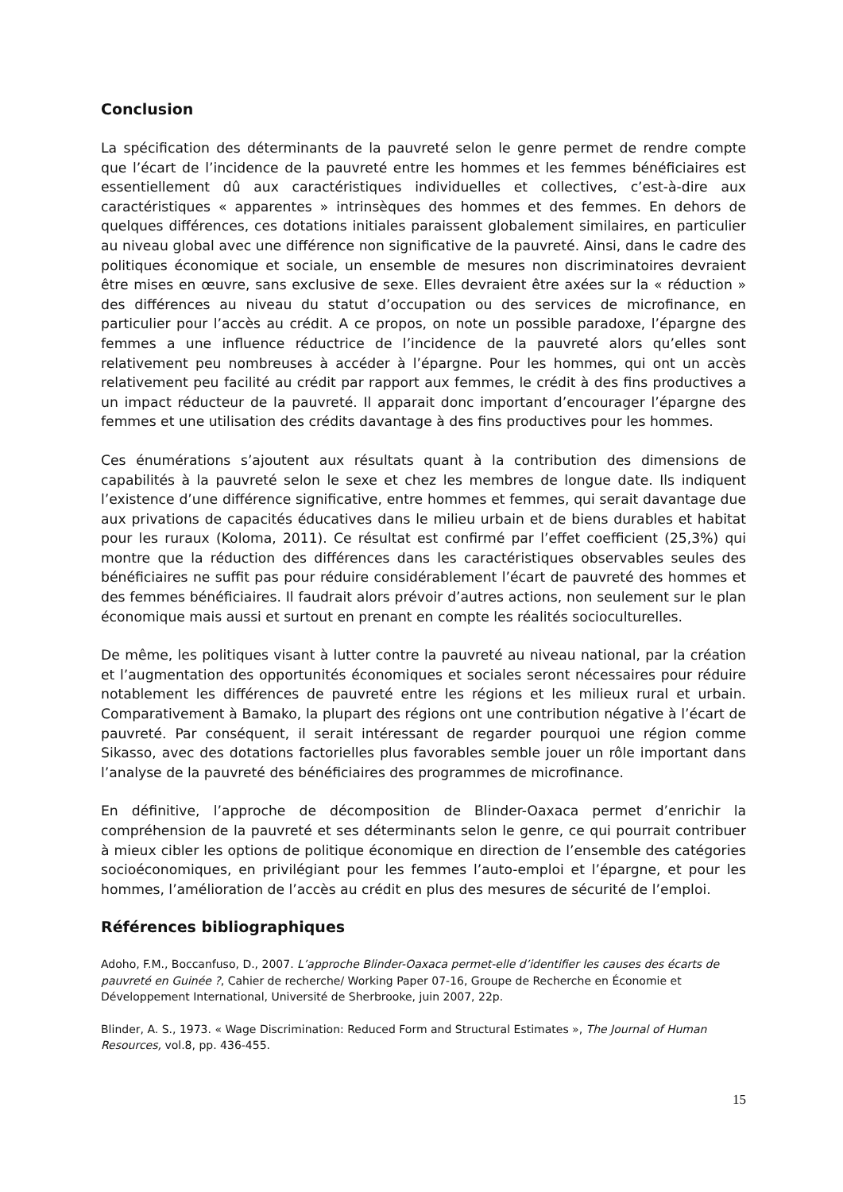Conclusion
La spécification des déterminants de la pauvreté selon le genre permet de rendre compte que l’écart de l’incidence de la pauvreté entre les hommes et les femmes bénéficiaires est essentiellement dû aux caractéristiques individuelles et collectives, c’est-à-dire aux caractéristiques « apparentes » intrinsèques des hommes et des femmes. En dehors de quelques différences, ces dotations initiales paraissent globalement similaires, en particulier au niveau global avec une différence non significative de la pauvreté. Ainsi, dans le cadre des politiques économique et sociale, un ensemble de mesures non discriminatoires devraient être mises en œuvre, sans exclusive de sexe. Elles devraient être axées sur la « réduction » des différences au niveau du statut d’occupation ou des services de microfinance, en particulier pour l’accès au crédit. A ce propos, on note un possible paradoxe, l’épargne des femmes a une influence réductrice de l’incidence de la pauvreté alors qu’elles sont relativement peu nombreuses à accéder à l’épargne. Pour les hommes, qui ont un accès relativement peu facilité au crédit par rapport aux femmes, le crédit à des fins productives a un impact réducteur de la pauvreté. Il apparait donc important d’encourager l’épargne des femmes et une utilisation des crédits davantage à des fins productives pour les hommes.
Ces énumérations s’ajoutent aux résultats quant à la contribution des dimensions de capabilités à la pauvreté selon le sexe et chez les membres de longue date. Ils indiquent l’existence d’une différence significative, entre hommes et femmes, qui serait davantage due aux privations de capacités éducatives dans le milieu urbain et de biens durables et habitat pour les ruraux (Koloma, 2011). Ce résultat est confirmé par l’effet coefficient (25,3%) qui montre que la réduction des différences dans les caractéristiques observables seules des bénéficiaires ne suffit pas pour réduire considérablement l’écart de pauvreté des hommes et des femmes bénéficiaires. Il faudrait alors prévoir d’autres actions, non seulement sur le plan économique mais aussi et surtout en prenant en compte les réalités socioculturelles.
De même, les politiques visant à lutter contre la pauvreté au niveau national, par la création et l’augmentation des opportunités économiques et sociales seront nécessaires pour réduire notablement les différences de pauvreté entre les régions et les milieux rural et urbain. Comparativement à Bamako, la plupart des régions ont une contribution négative à l’écart de pauvreté. Par conséquent, il serait intéressant de regarder pourquoi une région comme Sikasso, avec des dotations factorielles plus favorables semble jouer un rôle important dans l’analyse de la pauvreté des bénéficiaires des programmes de microfinance.
En définitive, l’approche de décomposition de Blinder-Oaxaca permet d’enrichir la compréhension de la pauvreté et ses déterminants selon le genre, ce qui pourrait contribuer à mieux cibler les options de politique économique en direction de l’ensemble des catégories socioéconomiques, en privilégiant pour les femmes l’auto-emploi et l’épargne, et pour les hommes, l’amélioration de l’accès au crédit en plus des mesures de sécurité de l’emploi.
Références bibliographiques
Adoho, F.M., Boccanfuso, D., 2007. L’approche Blinder-Oaxaca permet-elle d’identifier les causes des écarts de pauvreté en Guinée ?, Cahier de recherche/ Working Paper 07-16, Groupe de Recherche en Économie et Développement International, Université de Sherbrooke, juin 2007, 22p.
Blinder, A. S., 1973. « Wage Discrimination: Reduced Form and Structural Estimates », The Journal of Human Resources, vol.8, pp. 436-455.
15